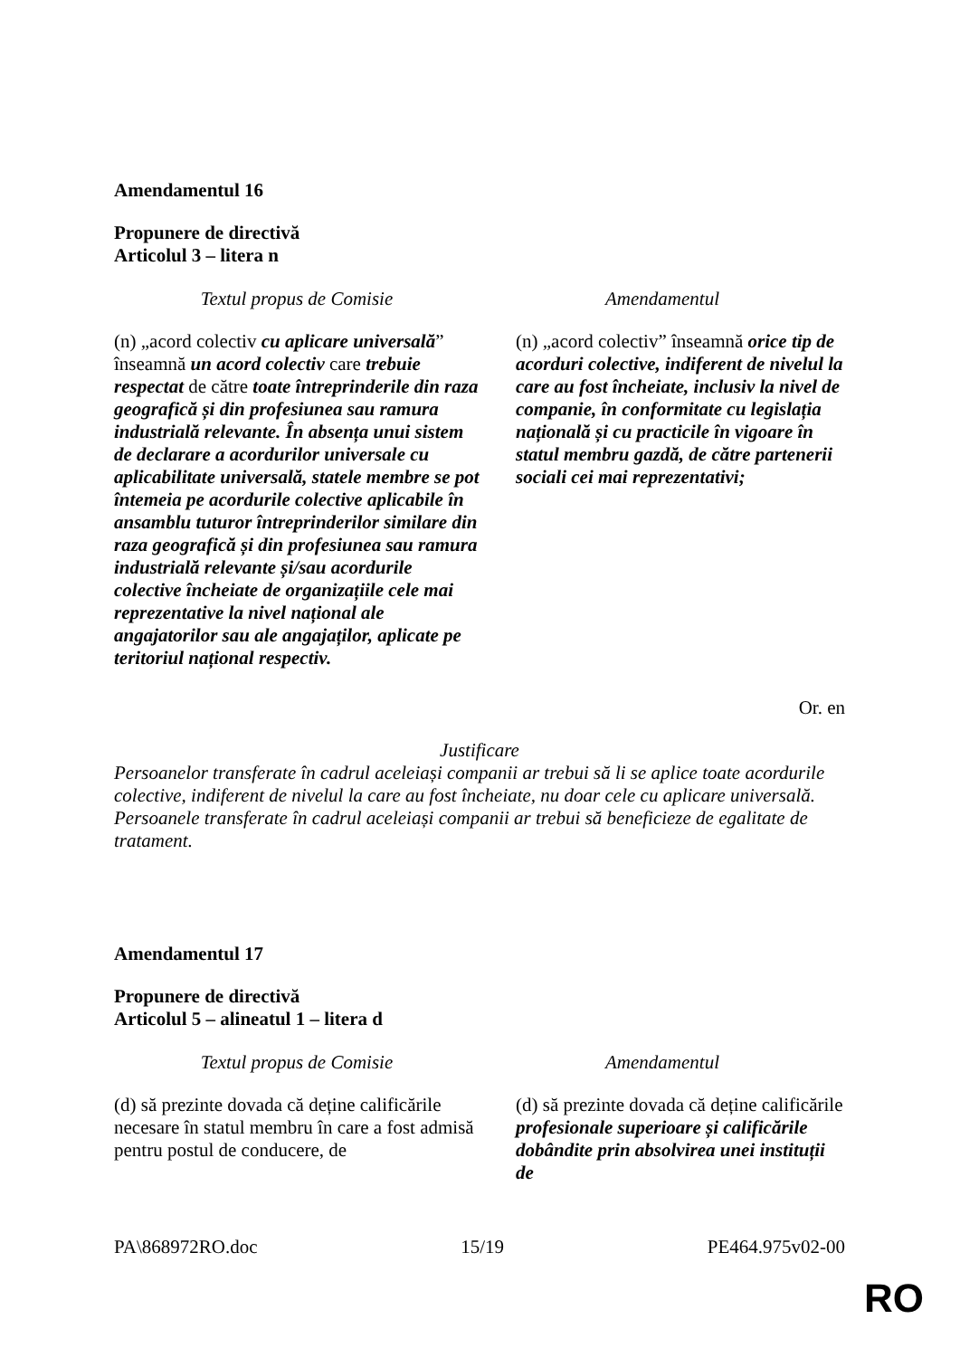Amendamentul 16
Propunere de directivă
Articolul 3 – litera n
| Textul propus de Comisie | Amendamentul |
| --- | --- |
| (n) „acord colectiv cu aplicare universală ” înseamnă un acord colectiv care trebuie respectat de către toate întreprinderile din raza geografică și din profesiunea sau ramura industrială relevante. În absența unui sistem de declarare a acordurilor universale cu aplicabilitate universală, statele membre se pot întemeia pe acordurile colective aplicabile în ansamblu tuturor întreprinderilor similare din raza geografică și din profesiunea sau ramura industrială relevante și/sau acordurile colective încheiate de organizațiile cele mai reprezentative la nivel național ale angajatorilor sau ale angajaților, aplicate pe teritoriul național respectiv. | (n) „acord colectiv” înseamnă orice tip de acorduri colective, indiferent de nivelul la care au fost încheiate, inclusiv la nivel de companie, în conformitate cu legislația națională și cu practicile în vigoare în statul membru gazdă, de către partenerii sociali cei mai reprezentativi; |
Or. en
Justificare
Persoanelor transferate în cadrul aceleiași companii ar trebui să li se aplice toate acordurile colective, indiferent de nivelul la care au fost încheiate, nu doar cele cu aplicare universală. Persoanele transferate în cadrul aceleiași companii ar trebui să beneficieze de egalitate de tratament.
Amendamentul 17
Propunere de directivă
Articolul 5 – alineatul 1 – litera d
| Textul propus de Comisie | Amendamentul |
| --- | --- |
| (d) să prezinte dovada că deține calificările necesare în statul membru în care a fost admisă pentru postul de conducere, de | (d) să prezinte dovada că deține calificările profesionale superioare și calificările dobândite prin absolvirea unei instituții de |
PA\868972RO.doc 15/19 PE464.975v02-00
RO